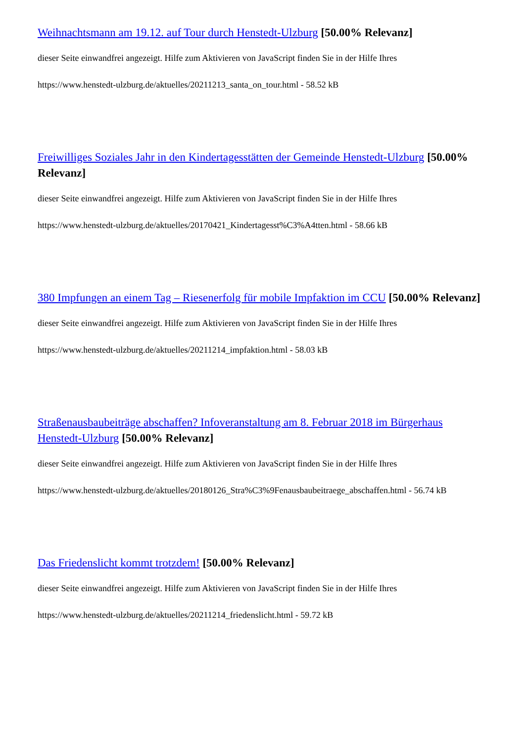Weihnachtsmann am 19.12. auf Tour durch Henstedt-Ulzburg [50.00% Relevanz]
dieser Seite einwandfrei angezeigt. Hilfe zum Aktivieren von JavaScript finden Sie in der Hilfe Ihres
https://www.henstedt-ulzburg.de/aktuelles/20211213_santa_on_tour.html - 58.52 kB
Freiwilliges Soziales Jahr in den Kindertagesstätten der Gemeinde Henstedt-Ulzburg [50.00% Relevanz]
dieser Seite einwandfrei angezeigt. Hilfe zum Aktivieren von JavaScript finden Sie in der Hilfe Ihres
https://www.henstedt-ulzburg.de/aktuelles/20170421_Kindertagesst%C3%A4tten.html - 58.66 kB
380 Impfungen an einem Tag – Riesenerfolg für mobile Impfaktion im CCU [50.00% Relevanz]
dieser Seite einwandfrei angezeigt. Hilfe zum Aktivieren von JavaScript finden Sie in der Hilfe Ihres
https://www.henstedt-ulzburg.de/aktuelles/20211214_impfaktion.html - 58.03 kB
Straßenausbaubeiträge abschaffen? Infoveranstaltung am 8. Februar 2018 im Bürgerhaus Henstedt-Ulzburg [50.00% Relevanz]
dieser Seite einwandfrei angezeigt. Hilfe zum Aktivieren von JavaScript finden Sie in der Hilfe Ihres
https://www.henstedt-ulzburg.de/aktuelles/20180126_Stra%C3%9Fenausbaubeitraege_abschaffen.html - 56.74 kB
Das Friedenslicht kommt trotzdem! [50.00% Relevanz]
dieser Seite einwandfrei angezeigt. Hilfe zum Aktivieren von JavaScript finden Sie in der Hilfe Ihres
https://www.henstedt-ulzburg.de/aktuelles/20211214_friedenslicht.html - 59.72 kB